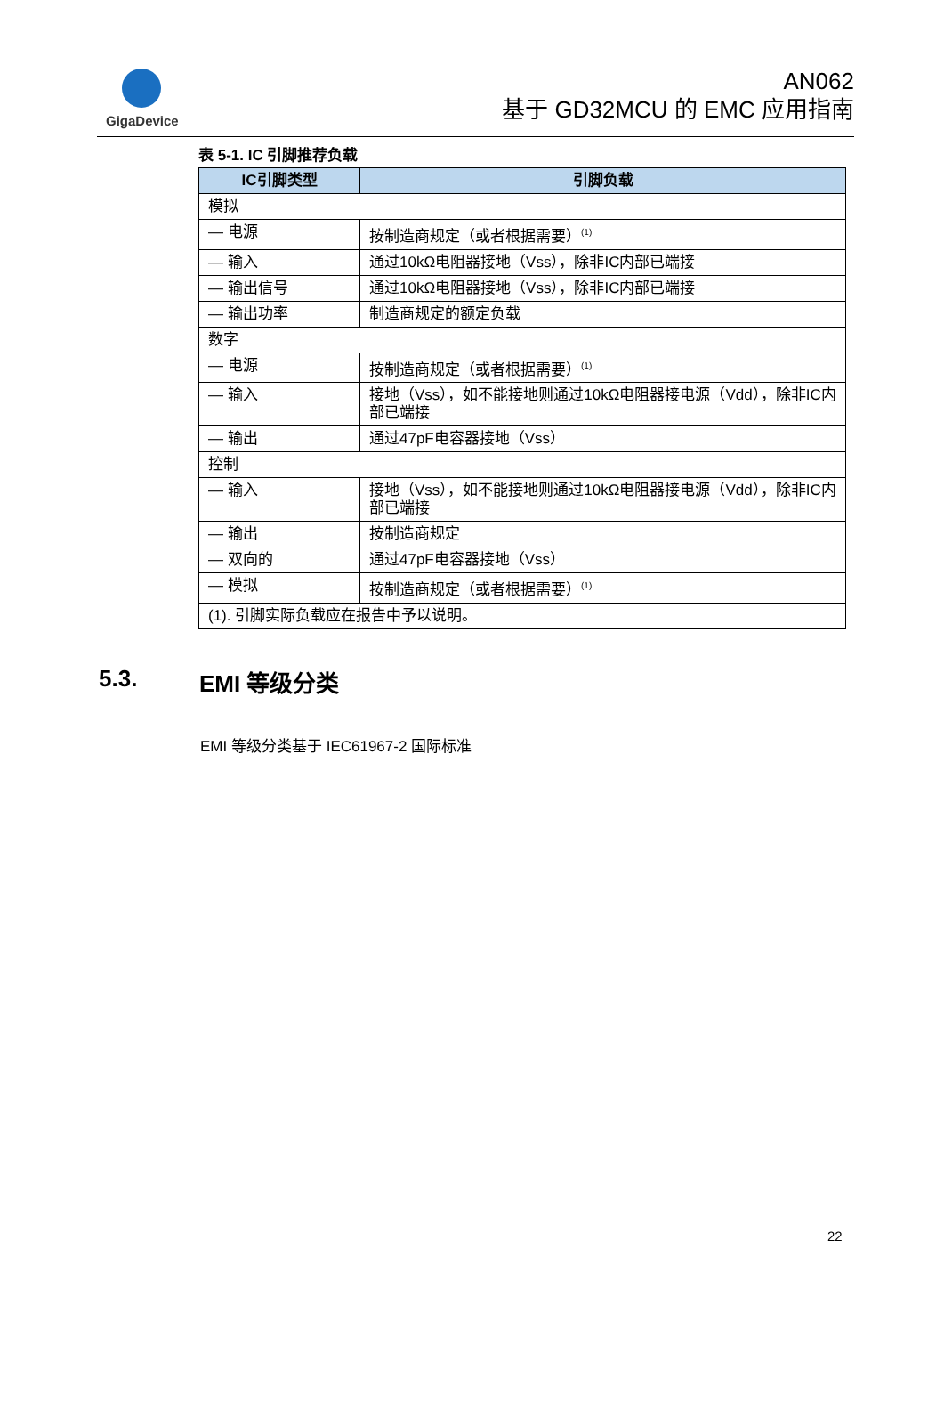GigaDevice
AN062
基于 GD32MCU 的 EMC 应用指南
表 5-1. IC 引脚推荐负载
| IC引脚类型 | 引脚负载 |
| --- | --- |
| 模拟 | |
| — 电源 | 按制造商规定（或者根据需要）<sup>(1)</sup> |
| — 输入 | 通过10kΩ电阻器接地（Vss），除非IC内部已端接 |
| — 输出信号 | 通过10kΩ电阻器接地（Vss），除非IC内部已端接 |
| — 输出功率 | 制造商规定的额定负载 |
| 数字 | |
| — 电源 | 按制造商规定（或者根据需要）<sup>(1)</sup> |
| — 输入 | 接地（Vss），如不能接地则通过10kΩ电阻器接电源（Vdd），除非IC内部已端接 |
| — 输出 | 通过47pF电容器接地（Vss） |
| 控制 | |
| — 输入 | 接地（Vss），如不能接地则通过10kΩ电阻器接电源（Vdd），除非IC内部已端接 |
| — 输出 | 按制造商规定 |
| — 双向的 | 通过47pF电容器接地（Vss） |
| — 模拟 | 按制造商规定（或者根据需要）<sup>(1)</sup> |
| (1). 引脚实际负载应在报告中予以说明。 | |
5.3. EMI 等级分类
EMI 等级分类基于 IEC61967-2 国际标准
22